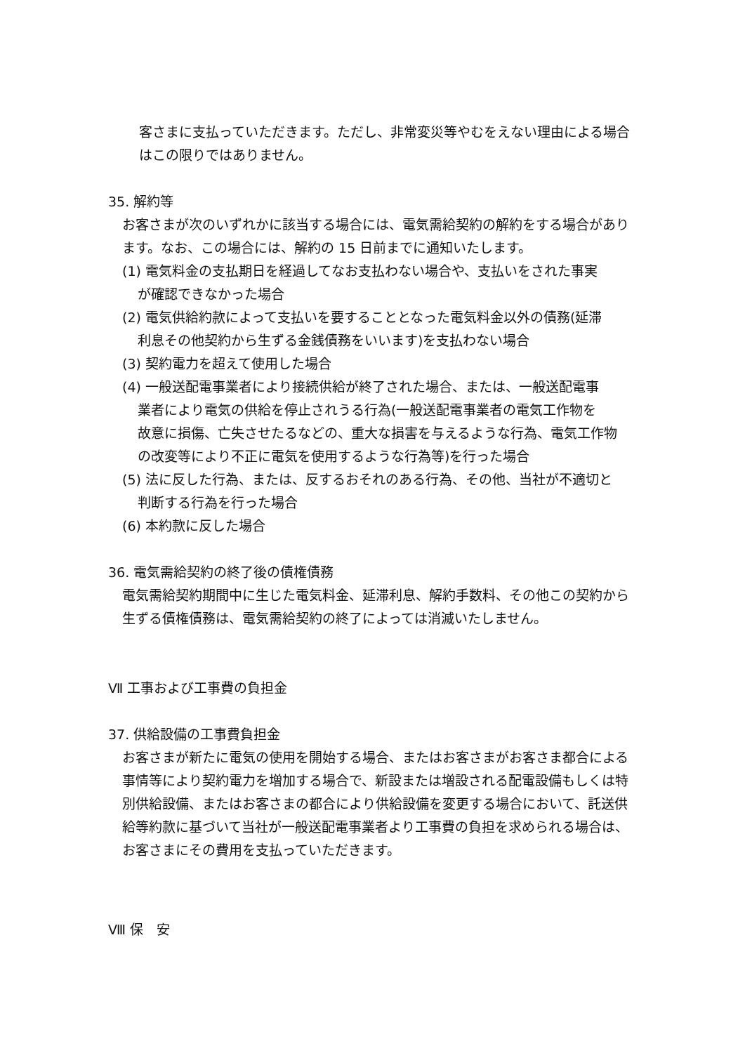客さまに支払っていただきます。ただし、非常変災等やむをえない理由による場合はこの限りではありません。
35. 解約等
お客さまが次のいずれかに該当する場合には、電気需給契約の解約をする場合があります。なお、この場合には、解約の 15 日前までに通知いたします。
(1) 電気料金の支払期日を経過してなお支払わない場合や、支払いをされた事実
が確認できなかった場合
(2) 電気供給約款によって支払いを要することとなった電気料金以外の債務(延滞
利息その他契約から生ずる金銭債務をいいます)を支払わない場合
(3) 契約電力を超えて使用した場合
(4) 一般送配電事業者により接続供給が終了された場合、または、一般送配電事
業者により電気の供給を停止されうる行為(一般送配電事業者の電気工作物を
故意に損傷、亡失させたるなどの、重大な損害を与えるような行為、電気工作物
の改変等により不正に電気を使用するような行為等)を行った場合
(5) 法に反した行為、または、反するおそれのある行為、その他、当社が不適切と
判断する行為を行った場合
(6) 本約款に反した場合
36. 電気需給契約の終了後の債権債務
電気需給契約期間中に生じた電気料金、延滞利息、解約手数料、その他この契約から生ずる債権債務は、電気需給契約の終了によっては消滅いたしません。
Ⅶ 工事および工事費の負担金
37. 供給設備の工事費負担金
お客さまが新たに電気の使用を開始する場合、またはお客さまがお客さま都合による事情等により契約電力を増加する場合で、新設または増設される配電設備もしくは特別供給設備、またはお客さまの都合により供給設備を変更する場合において、託送供給等約款に基づいて当社が一般送配電事業者より工事費の負担を求められる場合は、お客さまにその費用を支払っていただきます。
Ⅷ 保　安